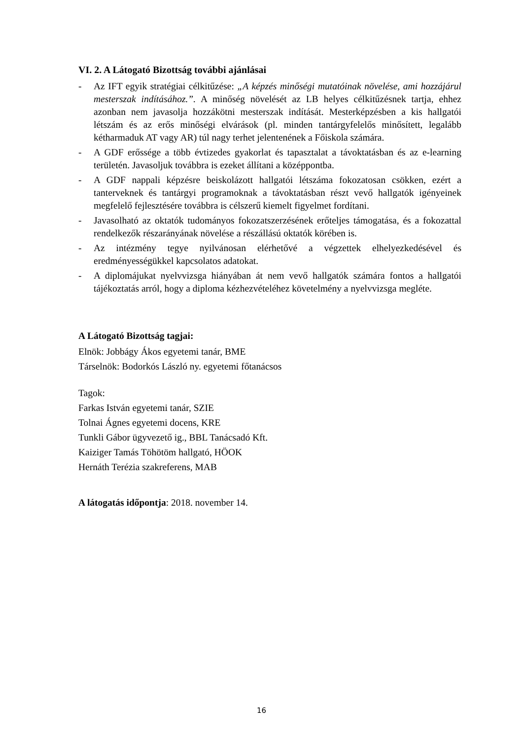VI. 2. A Látogató Bizottság további ajánlásai
- Az IFT egyik stratégiai célkitűzése: „A képzés minőségi mutatóinak növelése, ami hozzájárul mesterszak indításához.”. A minőség növelését az LB helyes célkitűzésnek tartja, ehhez azonban nem javasolja hozzákötni mesterszak indítását. Mesterképzésben a kis hallgatói létszám és az erős minőségi elvárások (pl. minden tantárgyfelelős minősített, legalább kétharmaduk AT vagy AR) túl nagy terhet jelentenének a Főiskola számára.
- A GDF erőssége a több évtizedes gyakorlat és tapasztalat a távoktatásban és az e-learning területén. Javasoljuk továbbra is ezeket állítani a középpontba.
- A GDF nappali képzésre beiskolázott hallgatói létszáma fokozatosan csökken, ezért a tanterveknek és tantárgyi programoknak a távoktatásban részt vevő hallgatók igényeinek megfelelő fejlesztésére továbbra is célszerű kiemelt figyelmet fordítani.
- Javasolható az oktatók tudományos fokozatszerzésének erőteljes támogatása, és a fokozattal rendelkezők részarányának növelése a részállású oktatók körében is.
- Az intézmény tegye nyilvánosan elérhetővé a végzettek elhelyezkedésével és eredményességükkel kapcsolatos adatokat.
- A diplomájukat nyelvvizsga hiányában át nem vevő hallgatók számára fontos a hallgatói tájékoztatás arról, hogy a diploma kézhezvételéhez követelmény a nyelvvizsga megléte.
A Látogató Bizottság tagjai:
Elnök: Jobbágy Ákos egyetemi tanár, BME
Társelnök: Bodorkós László ny. egyetemi főtanácsos
Tagok:
Farkas István egyetemi tanár, SZIE
Tolnai Ágnes egyetemi docens, KRE
Tunkli Gábor ügyvezető ig., BBL Tanácsadó Kft.
Kaiziger Tamás Töhötöm hallgató, HÖOK
Hernáth Terézia szakreferens, MAB
A látogatás időpontja: 2018. november 14.
16